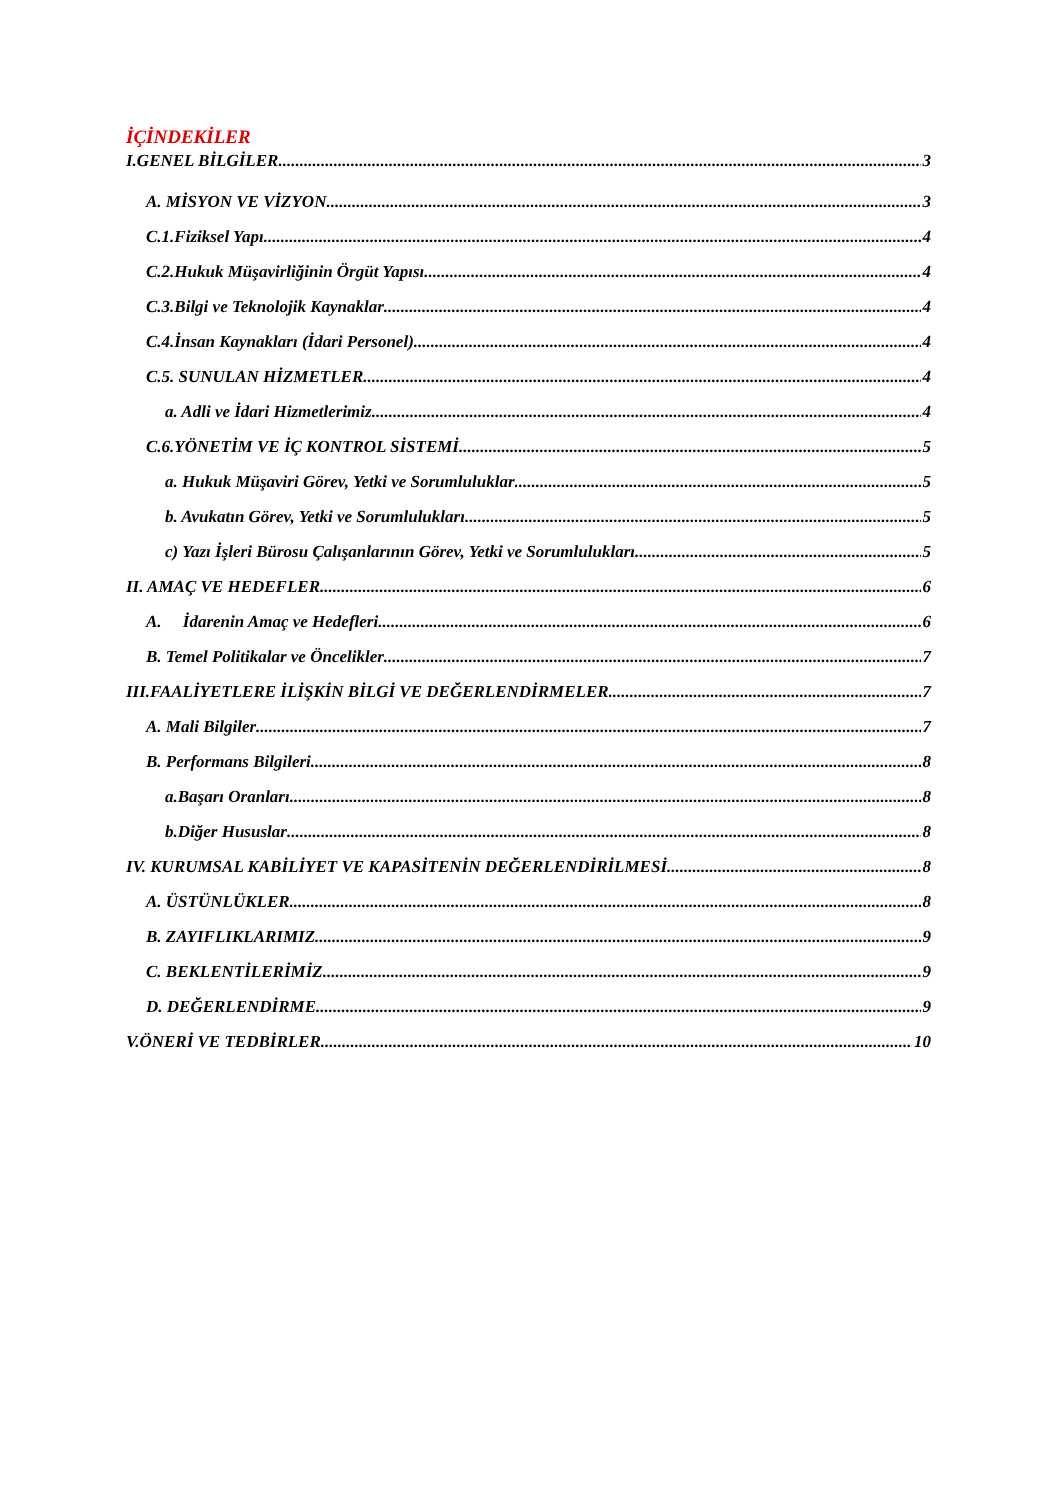İÇİNDEKİLER
I.GENEL BİLGİLER 3
A. MİSYON VE VİZYON 3
C.1.Fiziksel Yapı 4
C.2.Hukuk Müşavirliğinin Örgüt Yapısı 4
C.3.Bilgi ve Teknolojik Kaynaklar 4
C.4.İnsan Kaynakları (İdari Personel) 4
C.5. SUNULAN HİZMETLER 4
a. Adli ve İdari Hizmetlerimiz 4
C.6.YÖNETİM VE İÇ KONTROL SİSTEMİ 5
a. Hukuk Müşaviri Görev, Yetki ve Sorumluluklar 5
b. Avukatın Görev, Yetki ve Sorumlulukları 5
c) Yazı İşleri Bürosu Çalışanlarının Görev, Yetki ve Sorumlulukları 5
II. AMAÇ VE HEDEFLER 6
A. İdarenin Amaç ve Hedefleri 6
B. Temel Politikalar ve Öncelikler 7
III.FAALİYETLERE İLİŞKİN BİLGİ VE DEĞERLENDİRMELER 7
A. Mali Bilgiler 7
B. Performans Bilgileri 8
a.Başarı Oranları 8
b.Diğer Hususlar 8
IV. KURUMSAL KABİLİYET VE KAPASİTENİN DEĞERLENDİRİLMESİ 8
A. ÜSTÜNLÜKLER 8
B. ZAYIFLIKLARIMIZ 9
C. BEKLENTİLERİMİZ 9
D. DEĞERLENDİRME 9
V.ÖNERİ VE TEDBİRLER 10